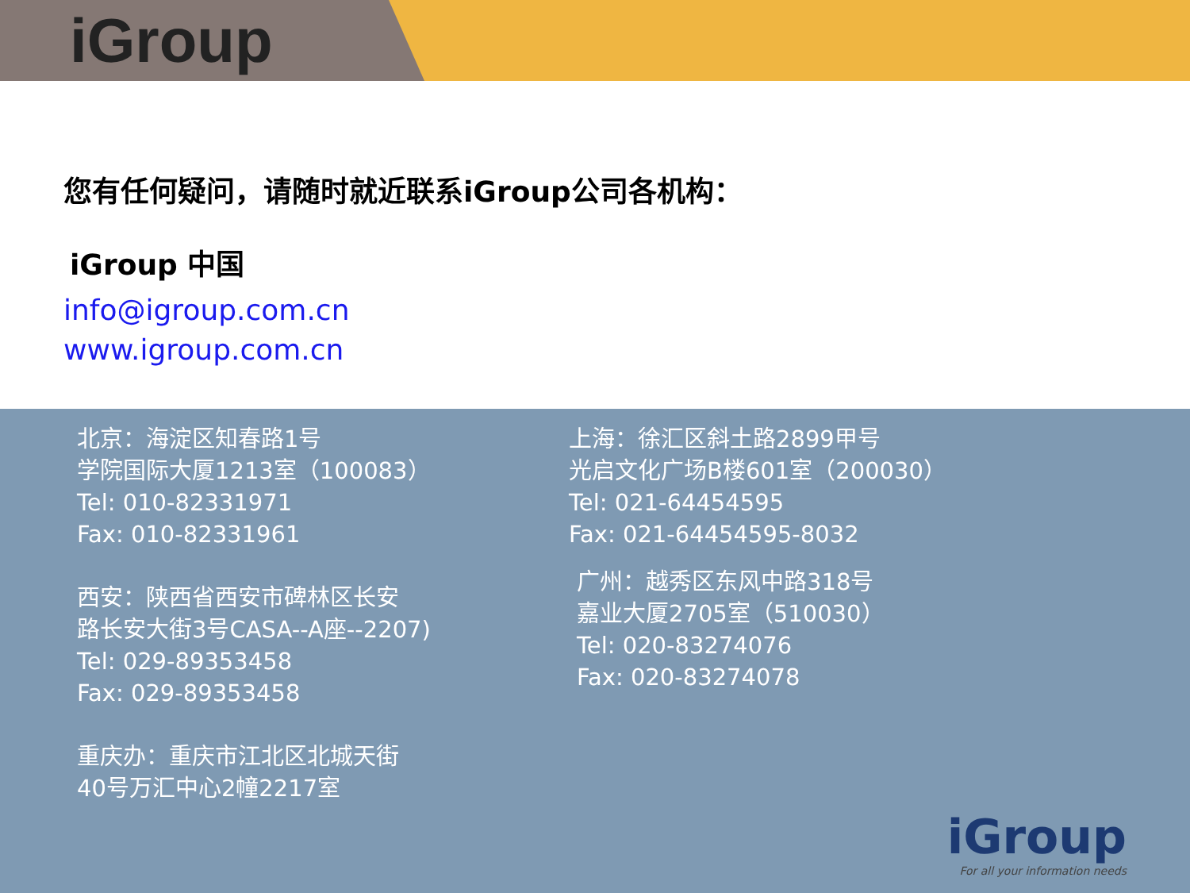iGroup
您有任何疑问，请随时就近联系iGroup公司各机构：
iGroup 中国
info@igroup.com.cn
www.igroup.com.cn
北京：海淀区知春路1号
学院国际大厦1213室（100083）
Tel: 010-82331971
Fax: 010-82331961
西安：陕西省西安市碑林区长安
路长安大街3号CASA--A座--2207)
Tel: 029-89353458
Fax: 029-89353458
重庆办：重庆市江北区北城天街
40号万汇中心2幢2217室
上海：徐汇区斜土路2899甲号
光启文化广场B楼601室（200030）
Tel: 021-64454595
Fax: 021-64454595-8032
广州：越秀区东风中路318号
嘉业大厦2705室（510030）
Tel: 020-83274076
Fax: 020-83274078
iGroup
For all your information needs